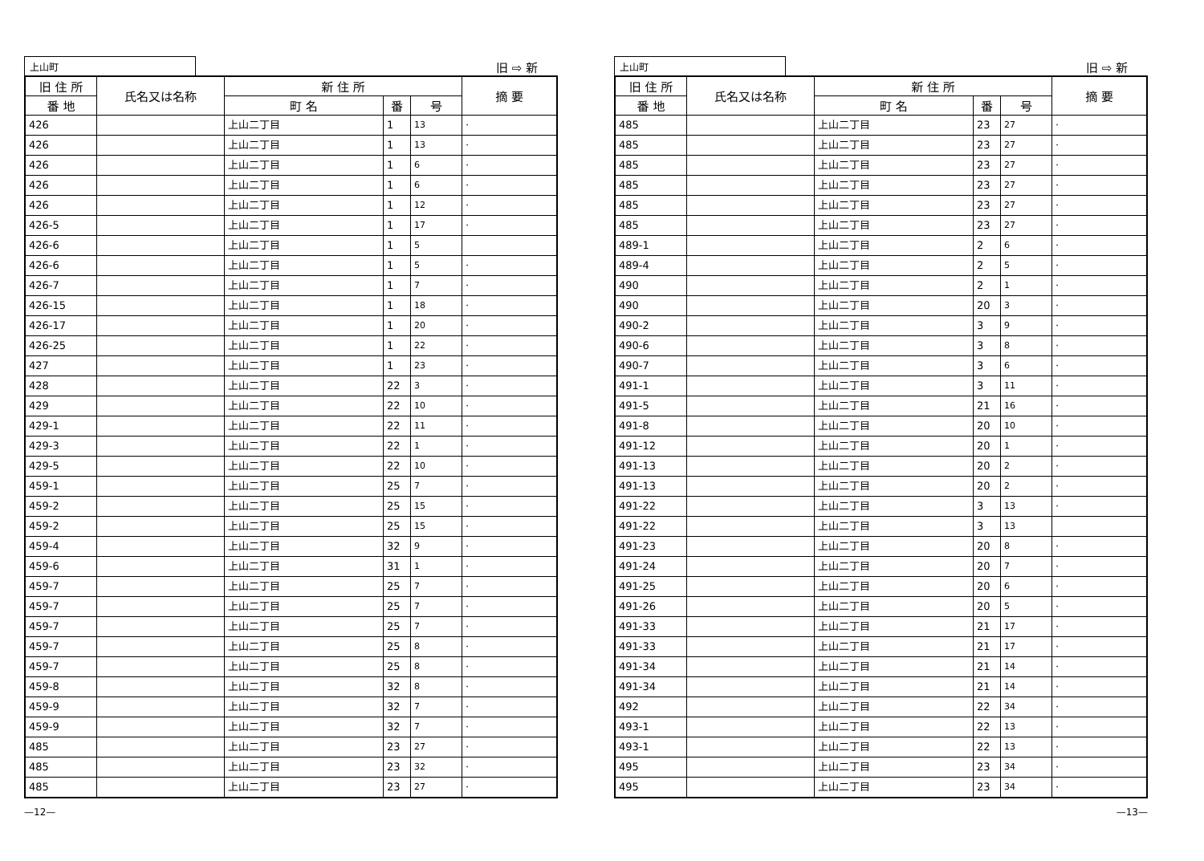上山町
旧 ⇨ 新
| 旧 住 所 | 氏名又は名称 | 新 住 所 | | | 摘 要 |
| --- | --- | --- | --- | --- | --- |
| 番 地 | | 町 名 | 番 | 号 | |
| 426 | | 上山二丁目 | 1 | 13 | · |
| 426 | | 上山二丁目 | 1 | 13 | · |
| 426 | | 上山二丁目 | 1 | 6 | · |
| 426 | | 上山二丁目 | 1 | 6 | · |
| 426 | | 上山二丁目 | 1 | 12 | · |
| 426-5 | | 上山二丁目 | 1 | 17 | · |
| 426-6 | | 上山二丁目 | 1 | 5 | |
| 426-6 | | 上山二丁目 | 1 | 5 | · |
| 426-7 | | 上山二丁目 | 1 | 7 | · |
| 426-15 | | 上山二丁目 | 1 | 18 | · |
| 426-17 | | 上山二丁目 | 1 | 20 | · |
| 426-25 | | 上山二丁目 | 1 | 22 | · |
| 427 | | 上山二丁目 | 1 | 23 | · |
| 428 | | 上山二丁目 | 22 | 3 | · |
| 429 | | 上山二丁目 | 22 | 10 | · |
| 429-1 | | 上山二丁目 | 22 | 11 | · |
| 429-3 | | 上山二丁目 | 22 | 1 | · |
| 429-5 | | 上山二丁目 | 22 | 10 | · |
| 459-1 | | 上山二丁目 | 25 | 7 | · |
| 459-2 | | 上山二丁目 | 25 | 15 | · |
| 459-2 | | 上山二丁目 | 25 | 15 | · |
| 459-4 | | 上山二丁目 | 32 | 9 | · |
| 459-6 | | 上山二丁目 | 31 | 1 | · |
| 459-7 | | 上山二丁目 | 25 | 7 | · |
| 459-7 | | 上山二丁目 | 25 | 7 | · |
| 459-7 | | 上山二丁目 | 25 | 7 | · |
| 459-7 | | 上山二丁目 | 25 | 8 | · |
| 459-7 | | 上山二丁目 | 25 | 8 | · |
| 459-8 | | 上山二丁目 | 32 | 8 | · |
| 459-9 | | 上山二丁目 | 32 | 7 | · |
| 459-9 | | 上山二丁目 | 32 | 7 | · |
| 485 | | 上山二丁目 | 23 | 27 | · |
| 485 | | 上山二丁目 | 23 | 32 | · |
| 485 | | 上山二丁目 | 23 | 27 | · |
—12—
上山町
旧 ⇨ 新
| 旧 住 所 | 氏名又は名称 | 新 住 所 | | | 摘 要 |
| --- | --- | --- | --- | --- | --- |
| 番 地 | | 町 名 | 番 | 号 | |
| 485 | | 上山二丁目 | 23 | 27 | · |
| 485 | | 上山二丁目 | 23 | 27 | · |
| 485 | | 上山二丁目 | 23 | 27 | · |
| 485 | | 上山二丁目 | 23 | 27 | · |
| 485 | | 上山二丁目 | 23 | 27 | · |
| 485 | | 上山二丁目 | 23 | 27 | · |
| 489-1 | | 上山二丁目 | 2 | 6 | · |
| 489-4 | | 上山二丁目 | 2 | 5 | · |
| 490 | | 上山二丁目 | 2 | 1 | · |
| 490 | | 上山二丁目 | 20 | 3 | · |
| 490-2 | | 上山二丁目 | 3 | 9 | · |
| 490-6 | | 上山二丁目 | 3 | 8 | · |
| 490-7 | | 上山二丁目 | 3 | 6 | · |
| 491-1 | | 上山二丁目 | 3 | 11 | · |
| 491-5 | | 上山二丁目 | 21 | 16 | · |
| 491-8 | | 上山二丁目 | 20 | 10 | · |
| 491-12 | | 上山二丁目 | 20 | 1 | · |
| 491-13 | | 上山二丁目 | 20 | 2 | · |
| 491-13 | | 上山二丁目 | 20 | 2 | · |
| 491-22 | | 上山二丁目 | 3 | 13 | · |
| 491-22 | | 上山二丁目 | 3 | 13 | |
| 491-23 | | 上山二丁目 | 20 | 8 | · |
| 491-24 | | 上山二丁目 | 20 | 7 | · |
| 491-25 | | 上山二丁目 | 20 | 6 | · |
| 491-26 | | 上山二丁目 | 20 | 5 | · |
| 491-33 | | 上山二丁目 | 21 | 17 | · |
| 491-33 | | 上山二丁目 | 21 | 17 | · |
| 491-34 | | 上山二丁目 | 21 | 14 | · |
| 491-34 | | 上山二丁目 | 21 | 14 | · |
| 492 | | 上山二丁目 | 22 | 34 | · |
| 493-1 | | 上山二丁目 | 22 | 13 | · |
| 493-1 | | 上山二丁目 | 22 | 13 | · |
| 495 | | 上山二丁目 | 23 | 34 | · |
| 495 | | 上山二丁目 | 23 | 34 | · |
—13—